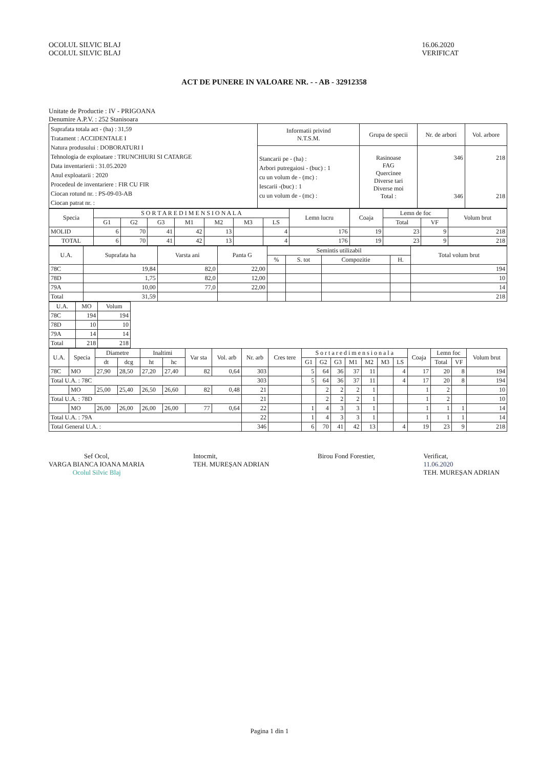OCOLUL SILVIC BLAJ
OCOLUL SILVIC BLAJ
16.06.2020
VERIFICAT
ACT DE PUNERE IN VALOARE NR. - - AB - 32912358
Unitate de Productie : IV - PRIGOANA
Denumire A.P.V. : 252 Stanisoara
| Suprafata totala act - (ha) : 31,59 Tratament : ACCIDENTALE I Natura produsului : DOBORATURI I Tehnologia de exploatare : TRUNCHIURI SI CATARGE Data inventarierii : 31.05.2020 Anul exploatarii : 2020 Procedeul de inventariere : FIR CU FIR Ciocan rotund nr. : PS-09-03-AB Ciocan patrat nr. : | Informatii privind N.T.S.M. | Grupa de specii | Nr. de arbori | Vol. arbore |
| | Stancarii pe - (ha) : Arbori putregaiosi - (buc) : 1 cu un volum de - (mc) : Iescarii -(buc) : 1 cu un volum de - (mc) : | Rasinoase FAG Quercinee Diverse tari Diverse moi Total : | 346 346 | 218 218 |
| Specia | S O R T A R E D I M E N S I O N A L A | | | | | | | Lemn lucru | Coaja | Lemn de foc | | Volum brut |
| --- | --- | --- | --- | --- | --- | --- | --- | --- | --- | --- | --- | --- |
| | G1 | G2 | G3 | M1 | M2 | M3 | LS | | | Total | VF | |
| MOLID | 6 | 70 | 41 | 42 | 13 | | 4 | 176 | 19 | 23 | 9 | 218 |
| TOTAL | 6 | 70 | 41 | 42 | 13 | | 4 | 176 | 19 | 23 | 9 | 218 |
| U.A. | Suprafata ha | Varsta ani | Panta G | Semintis utilizabil | | | | Total volum brut |
| --- | --- | --- | --- | --- | --- | --- | --- | --- |
| | | | | % | S. tot | Compozitie | H. | |
| 78C | 19,84 | 82,0 | 22,00 | | | | | 194 |
| 78D | 1,75 | 82,0 | 12,00 | | | | | 10 |
| 79A | 10,00 | 77,0 | 22,00 | | | | | 14 |
| Total | 31,59 | | | | | | | 218 |
| U.A. | MO | Volum |
| --- | --- | --- |
| 78C | 194 | 194 |
| 78D | 10 | 10 |
| 79A | 14 | 14 |
| Total | 218 | 218 |
| U.A. | Specia | Diametre | | Inaltimi | | Var sta | Vol. arb | Nr. arb | Cres tere | S o r t a r e d i m e n s i o n a l a | | | | | | | Coaja | Lemn foc | | Volum brut |
| --- | --- | --- | --- | --- | --- | --- | --- | --- | --- | --- | --- | --- | --- | --- | --- | --- | --- | --- | --- | --- |
| | | dt | dcg | ht | hc | | | | | G1 | G2 | G3 | M1 | M2 | M3 | LS | | Total | VF | |
| 78C | MO | 27,90 | 28,50 | 27,20 | 27,40 | 82 | 0,64 | 303 | | 5 | 64 | 36 | 37 | 11 | | 4 | 17 | 20 | 8 | 194 |
| Total U.A. : 78C | | | | | | | | 303 | | 5 | 64 | 36 | 37 | 11 | | 4 | 17 | 20 | 8 | 194 |
| | MO | 25,00 | 25,40 | 26,50 | 26,60 | 82 | 0,48 | 21 | | | 2 | 2 | 2 | 1 | | | 1 | 2 | | 10 |
| Total U.A. : 78D | | | | | | | | 21 | | | 2 | 2 | 2 | 1 | | | 1 | 2 | | 10 |
| | MO | 26,00 | 26,00 | 26,00 | 26,00 | 77 | 0,64 | 22 | | 1 | 4 | 3 | 3 | 1 | | | 1 | 1 | 1 | 14 |
| Total U.A. : 79A | | | | | | | | 22 | | 1 | 4 | 3 | 3 | 1 | | | 1 | 1 | 1 | 14 |
| Total General U.A. : | | | | | | | | 346 | | 6 | 70 | 41 | 42 | 13 | | 4 | 19 | 23 | 9 | 218 |
Sef Ocol,
VARGA BIANCA IOANA MARIA
Ocolul Silvic Blaj
Intocmit,
TEH. MUREȘAN ADRIAN
Birou Fond Forestier, Verificat,
11.06.2020
TEH. MUREȘAN ADRIAN
Pagina 1 din 1